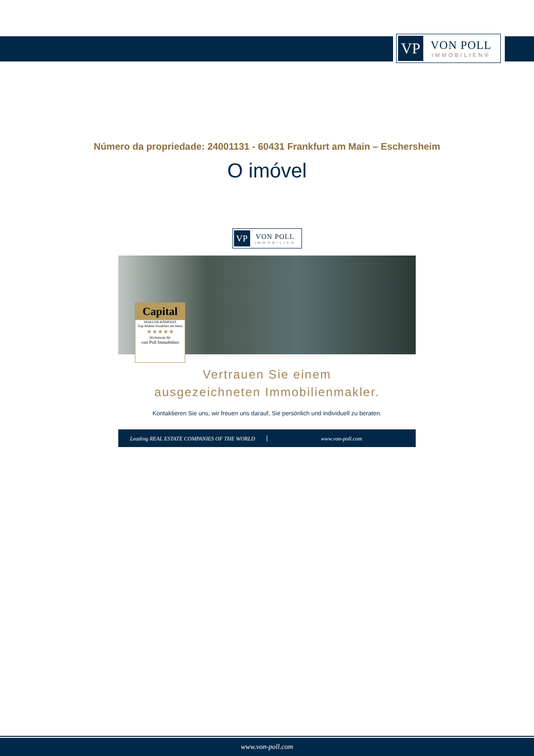VP
VON POLL
IMMOBILIEN®
Número da propriedade: 24001131 - 60431 Frankfurt am Main – Eschersheim
O imóvel
VP
VON POLL
IMMOBILIEN
Capital
MAKLER-KOMPASS
Top-Makler Frankfurt am Main
★★★★★
Höchstnote für
von Poll Immobilien
Vertrauen Sie einem
ausgezeichneten Immobilienmakler.
Kontaktieren Sie uns, wir freuen uns darauf, Sie persönlich und individuell zu beraten.
Leading REAL ESTATE COMPANIES OF THE WORLD
www.von-poll.com
www.von-poll.com